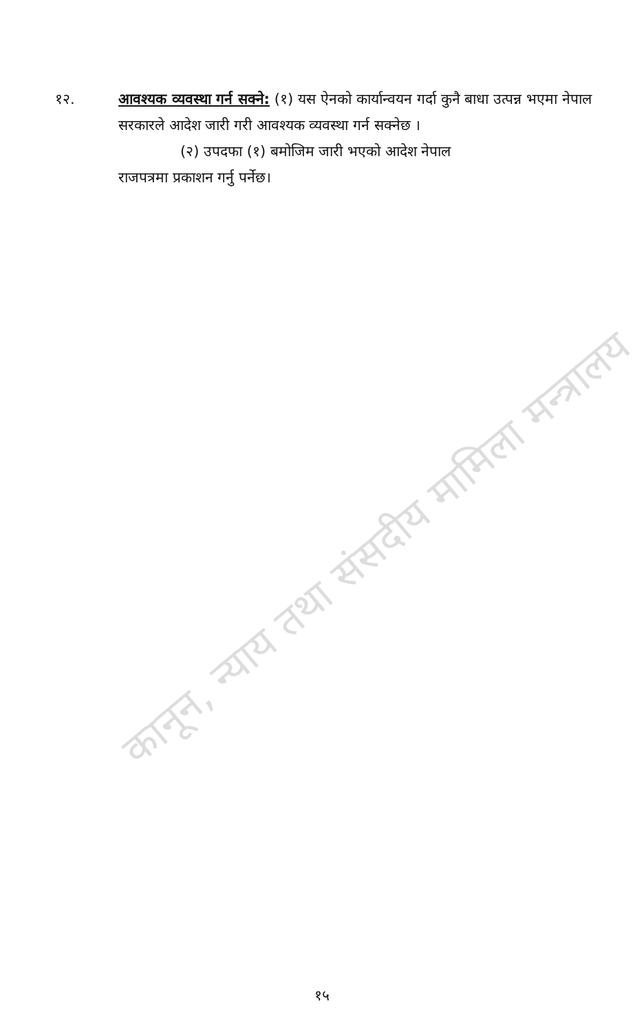कानून, न्याय तथा संसदीय मामिला मन्त्रालय
१२. आवश्यक व्यवस्था गर्न सक्ने: (१) यस ऐनको कार्यान्वयन गर्दा कुनै बाधा उत्पन्न भएमा नेपाल सरकारले आदेश जारी गरी आवश्यक व्यवस्था गर्न सक्नेछ ।
(२) उपदफा (१) बमोजिम जारी भएको आदेश नेपाल
राजपत्रमा प्रकाशन गर्नु पर्नेछ।
१५